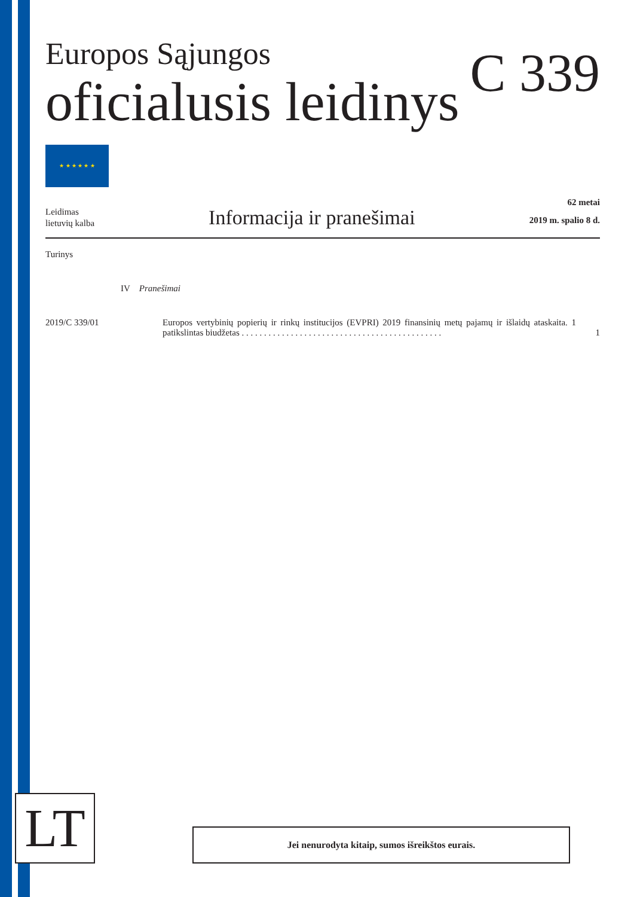C 339
Europos Sąjungos
oficialusis leidinys
★ ★ ★ ★ ★ ★
Leidimas
lietuvių kalba
Informacija ir pranešimai
62 metai
2019 m. spalio 8 d.
Turinys
IV Pranešimai
2019/C 339/01 Europos vertybinių popierių ir rinkų institucijos (EVPRI) 2019 finansinių metų pajamų ir išlaidų ataskaita. 1 patikslintas biudžetas . . . . . . . . . . . . . . . . . . . . . . . . . . . . . . . . . . . . . . . . . . . . .
1
LT Jei nenurodyta kitaip, sumos išreikštos eurais.